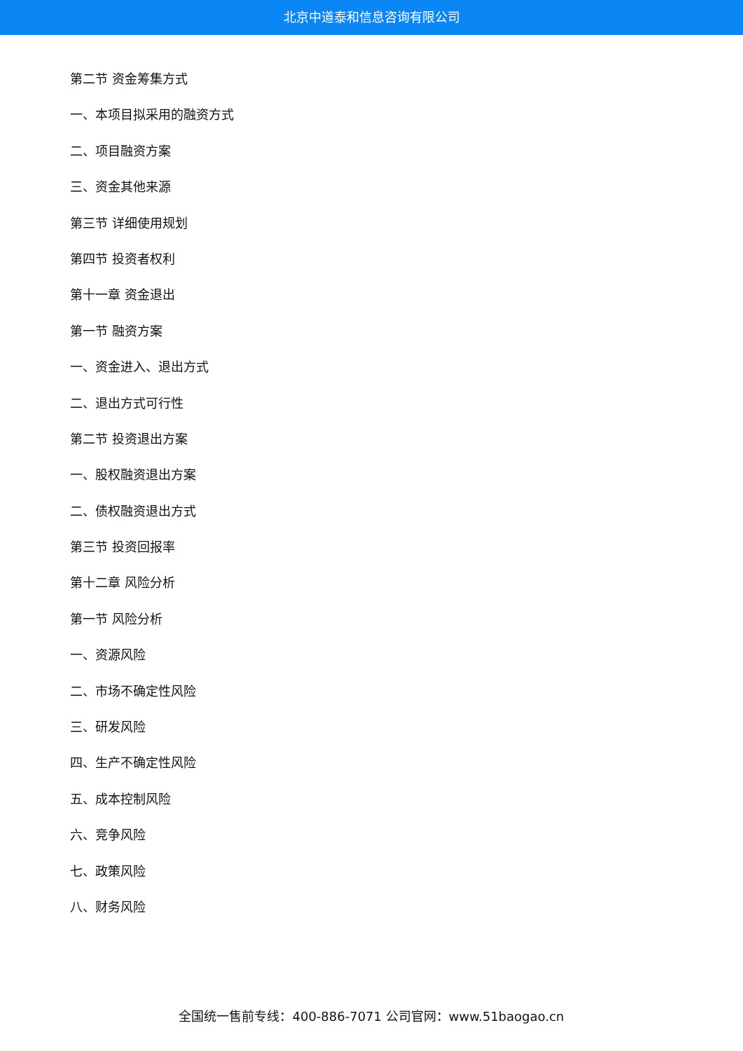北京中道泰和信息咨询有限公司
第二节 资金筹集方式
一、本项目拟采用的融资方式
二、项目融资方案
三、资金其他来源
第三节 详细使用规划
第四节 投资者权利
第十一章 资金退出
第一节 融资方案
一、资金进入、退出方式
二、退出方式可行性
第二节 投资退出方案
一、股权融资退出方案
二、债权融资退出方式
第三节 投资回报率
第十二章 风险分析
第一节 风险分析
一、资源风险
二、市场不确定性风险
三、研发风险
四、生产不确定性风险
五、成本控制风险
六、竞争风险
七、政策风险
八、财务风险
全国统一售前专线：400-886-7071 公司官网：www.51baogao.cn